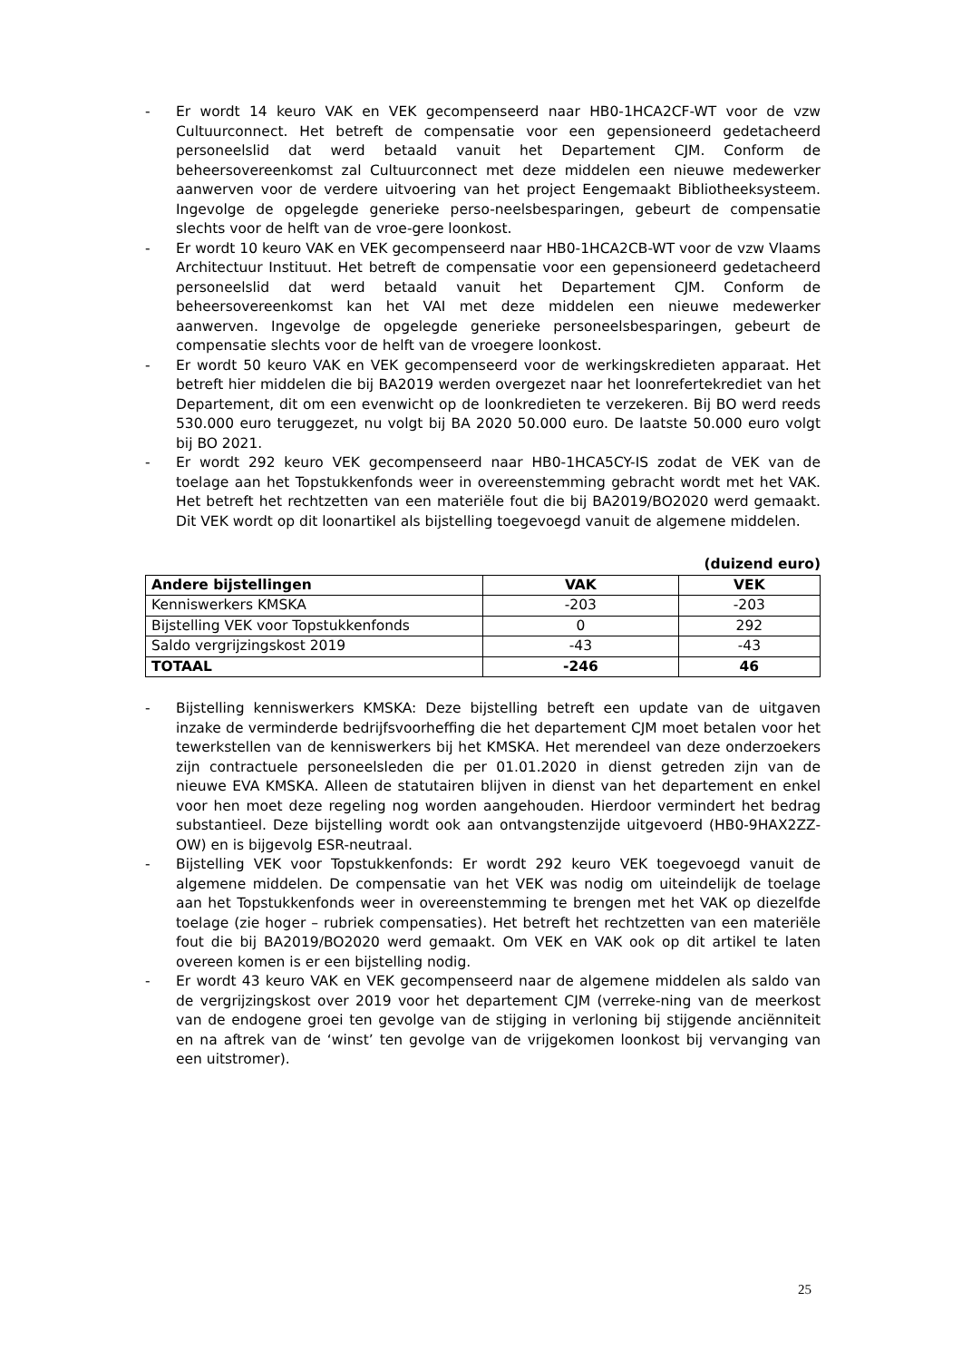- Er wordt 14 keuro VAK en VEK gecompenseerd naar HB0-1HCA2CF-WT voor de vzw Cultuurconnect. Het betreft de compensatie voor een gepensioneerd gedetacheerd personeelslid dat werd betaald vanuit het Departement CJM. Conform de beheersovereenkomst zal Cultuurconnect met deze middelen een nieuwe medewerker aanwerven voor de verdere uitvoering van het project Eengemaakt Bibliotheeksysteem. Ingevolge de opgelegde generieke perso-neelsbesparingen, gebeurt de compensatie slechts voor de helft van de vroe-gere loonkost.
- Er wordt 10 keuro VAK en VEK gecompenseerd naar HB0-1HCA2CB-WT voor de vzw Vlaams Architectuur Instituut. Het betreft de compensatie voor een gepensioneerd gedetacheerd personeelslid dat werd betaald vanuit het Departement CJM. Conform de beheersovereenkomst kan het VAI met deze middelen een nieuwe medewerker aanwerven. Ingevolge de opgelegde generieke personeelsbesparingen, gebeurt de compensatie slechts voor de helft van de vroegere loonkost.
- Er wordt 50 keuro VAK en VEK gecompenseerd voor de werkingskredieten apparaat. Het betreft hier middelen die bij BA2019 werden overgezet naar het loonrefertekrediet van het Departement, dit om een evenwicht op de loonkredieten te verzekeren. Bij BO werd reeds 530.000 euro teruggezet, nu volgt bij BA 2020 50.000 euro. De laatste 50.000 euro volgt bij BO 2021.
- Er wordt 292 keuro VEK gecompenseerd naar HB0-1HCA5CY-IS zodat de VEK van de toelage aan het Topstukkenfonds weer in overeenstemming gebracht wordt met het VAK. Het betreft het rechtzetten van een materiële fout die bij BA2019/BO2020 werd gemaakt. Dit VEK wordt op dit loonartikel als bijstelling toegevoegd vanuit de algemene middelen.
(duizend euro)
| Andere bijstellingen | VAK | VEK |
| --- | --- | --- |
| Kenniswerkers KMSKA | -203 | -203 |
| Bijstelling VEK voor Topstukkenfonds | 0 | 292 |
| Saldo vergrijzingskost 2019 | -43 | -43 |
| TOTAAL | -246 | 46 |
- Bijstelling kenniswerkers KMSKA: Deze bijstelling betreft een update van de uitgaven inzake de verminderde bedrijfsvoorheffing die het departement CJM moet betalen voor het tewerkstellen van de kenniswerkers bij het KMSKA. Het merendeel van deze onderzoekers zijn contractuele personeelsleden die per 01.01.2020 in dienst getreden zijn van de nieuwe EVA KMSKA. Alleen de statutairen blijven in dienst van het departement en enkel voor hen moet deze regeling nog worden aangehouden. Hierdoor vermindert het bedrag substantieel. Deze bijstelling wordt ook aan ontvangstenzijde uitgevoerd (HB0-9HAX2ZZ-OW) en is bijgevolg ESR-neutraal.
- Bijstelling VEK voor Topstukkenfonds: Er wordt 292 keuro VEK toegevoegd vanuit de algemene middelen. De compensatie van het VEK was nodig om uiteindelijk de toelage aan het Topstukkenfonds weer in overeenstemming te brengen met het VAK op diezelfde toelage (zie hoger – rubriek compensaties). Het betreft het rechtzetten van een materiële fout die bij BA2019/BO2020 werd gemaakt. Om VEK en VAK ook op dit artikel te laten overeen komen is er een bijstelling nodig.
- Er wordt 43 keuro VAK en VEK gecompenseerd naar de algemene middelen als saldo van de vergrijzingskost over 2019 voor het departement CJM (verreke-ning van de meerkost van de endogene groei ten gevolge van de stijging in verloning bij stijgende anciënniteit en na aftrek van de ‘winst’ ten gevolge van de vrijgekomen loonkost bij vervanging van een uitstromer).
25